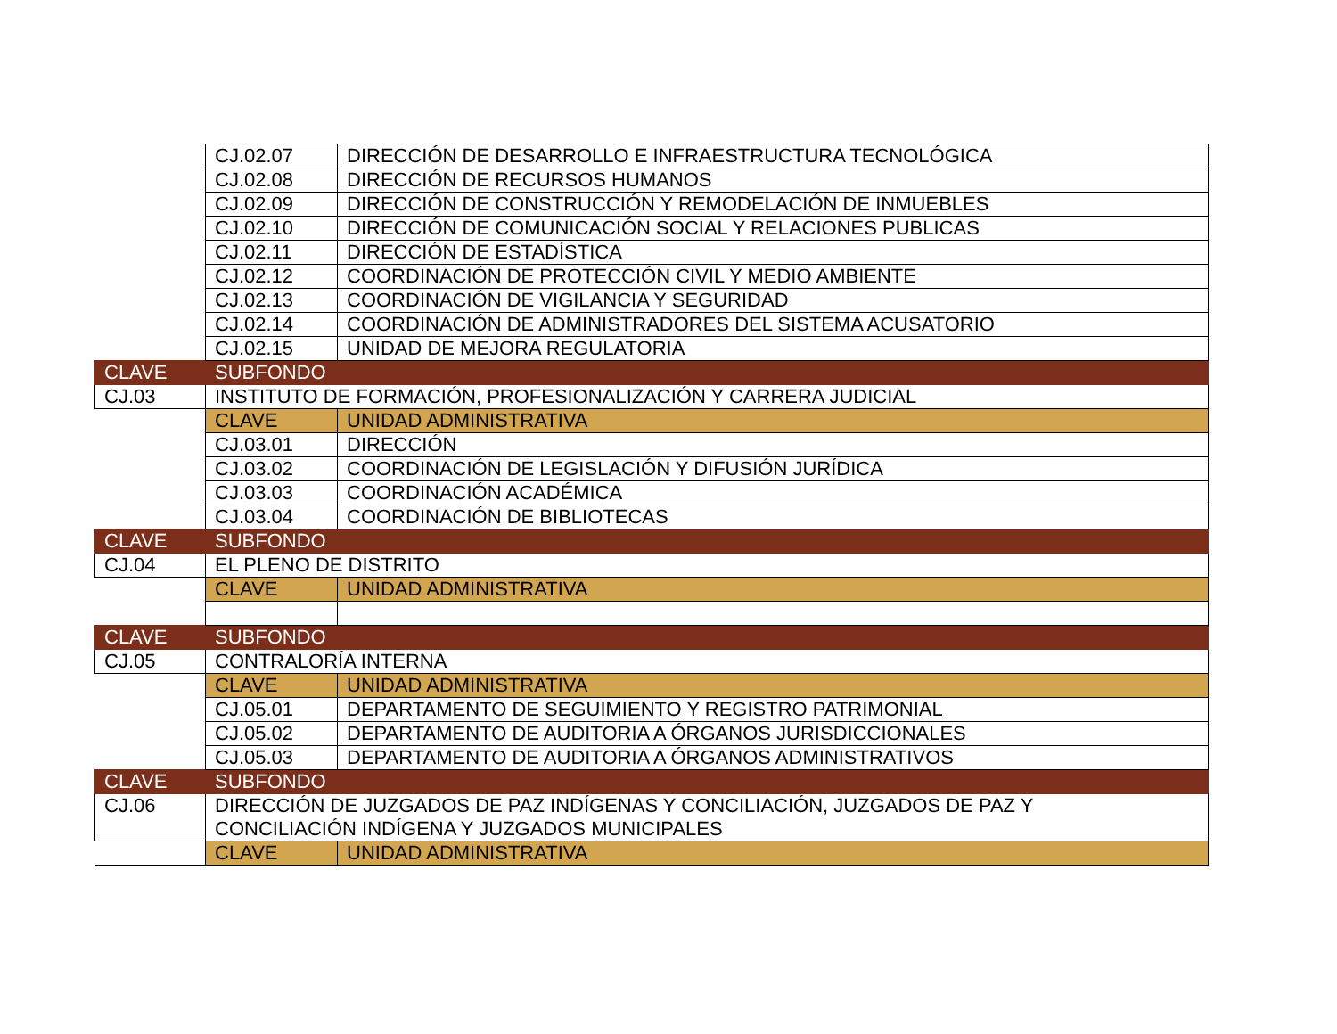| | CJ.02.07 | DIRECCIÓN DE DESARROLLO E INFRAESTRUCTURA TECNOLÓGICA |
| | CJ.02.08 | DIRECCIÓN DE RECURSOS HUMANOS |
| | CJ.02.09 | DIRECCIÓN DE CONSTRUCCIÓN Y REMODELACIÓN DE INMUEBLES |
| | CJ.02.10 | DIRECCIÓN DE COMUNICACIÓN SOCIAL Y RELACIONES PUBLICAS |
| | CJ.02.11 | DIRECCIÓN DE ESTADÍSTICA |
| | CJ.02.12 | COORDINACIÓN DE PROTECCIÓN CIVIL Y MEDIO AMBIENTE |
| | CJ.02.13 | COORDINACIÓN DE VIGILANCIA Y SEGURIDAD |
| | CJ.02.14 | COORDINACIÓN DE ADMINISTRADORES DEL SISTEMA ACUSATORIO |
| | CJ.02.15 | UNIDAD DE MEJORA REGULATORIA |
| CLAVE | SUBFONDO | |
| CJ.03 | INSTITUTO DE FORMACIÓN, PROFESIONALIZACIÓN Y CARRERA JUDICIAL | |
| | CLAVE | UNIDAD ADMINISTRATIVA |
| | CJ.03.01 | DIRECCIÓN |
| | CJ.03.02 | COORDINACIÓN DE LEGISLACIÓN Y DIFUSIÓN JURÍDICA |
| | CJ.03.03 | COORDINACIÓN ACADÉMICA |
| | CJ.03.04 | COORDINACIÓN DE BIBLIOTECAS |
| CLAVE | SUBFONDO | |
| CJ.04 | EL PLENO DE DISTRITO | |
| | CLAVE | UNIDAD ADMINISTRATIVA |
| CLAVE | SUBFONDO | |
| CJ.05 | CONTRALORÍA INTERNA | |
| | CLAVE | UNIDAD ADMINISTRATIVA |
| | CJ.05.01 | DEPARTAMENTO DE SEGUIMIENTO Y REGISTRO PATRIMONIAL |
| | CJ.05.02 | DEPARTAMENTO DE AUDITORIA A ÓRGANOS JURISDICCIONALES |
| | CJ.05.03 | DEPARTAMENTO DE AUDITORIA A ÓRGANOS ADMINISTRATIVOS |
| CLAVE | SUBFONDO | |
| CJ.06 | DIRECCIÓN DE JUZGADOS DE PAZ INDÍGENAS Y CONCILIACIÓN, JUZGADOS DE PAZ Y CONCILIACIÓN INDÍGENA Y JUZGADOS MUNICIPALES | |
| | CLAVE | UNIDAD ADMINISTRATIVA |